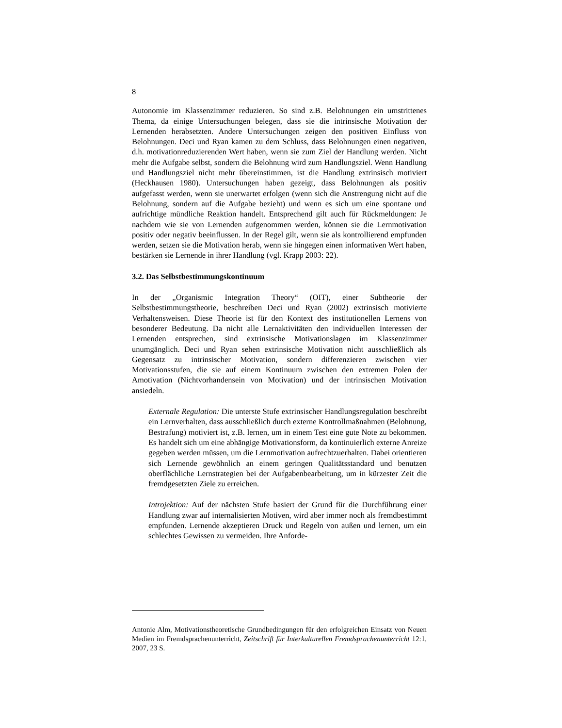8
Autonomie im Klassenzimmer reduzieren. So sind z.B. Belohnungen ein umstrittenes Thema, da einige Untersuchungen belegen, dass sie die intrinsische Motivation der Lernenden herabsetzten. Andere Untersuchungen zeigen den positiven Einfluss von Belohnungen. Deci und Ryan kamen zu dem Schluss, dass Belohnungen einen negativen, d.h. motivationreduzierenden Wert haben, wenn sie zum Ziel der Handlung werden. Nicht mehr die Aufgabe selbst, sondern die Belohnung wird zum Handlungsziel. Wenn Handlung und Handlungsziel nicht mehr übereinstimmen, ist die Handlung extrinsisch motiviert (Heckhausen 1980). Untersuchungen haben gezeigt, dass Belohnungen als positiv aufgefasst werden, wenn sie unerwartet erfolgen (wenn sich die Anstrengung nicht auf die Belohnung, sondern auf die Aufgabe bezieht) und wenn es sich um eine spontane und aufrichtige mündliche Reaktion handelt. Entsprechend gilt auch für Rückmeldungen: Je nachdem wie sie von Lernenden aufgenommen werden, können sie die Lernmotivation positiv oder negativ beeinflussen. In der Regel gilt, wenn sie als kontrollierend empfunden werden, setzen sie die Motivation herab, wenn sie hingegen einen informativen Wert haben, bestärken sie Lernende in ihrer Handlung (vgl. Krapp 2003: 22).
3.2. Das Selbstbestimmungskontinuum
In der „Organismic Integration Theory“ (OIT), einer Subtheorie der Selbstbestimmungstheorie, beschreiben Deci und Ryan (2002) extrinsisch motivierte Verhaltensweisen. Diese Theorie ist für den Kontext des institutionellen Lernens von besonderer Bedeutung. Da nicht alle Lernaktivitäten den individuellen Interessen der Lernenden entsprechen, sind extrinsische Motivationslagen im Klassenzimmer unumgänglich. Deci und Ryan sehen extrinsische Motivation nicht ausschließlich als Gegensatz zu intrinsischer Motivation, sondern differenzieren zwischen vier Motivationsstufen, die sie auf einem Kontinuum zwischen den extremen Polen der Amotivation (Nichtvorhandensein von Motivation) und der intrinsischen Motivation ansiedeln.
Externale Regulation: Die unterste Stufe extrinsischer Handlungsregulation beschreibt ein Lernverhalten, dass ausschließlich durch externe Kontrollmaßnahmen (Belohnung, Bestrafung) motiviert ist, z.B. lernen, um in einem Test eine gute Note zu bekommen. Es handelt sich um eine abhängige Motivationsform, da kontinuierlich externe Anreize gegeben werden müssen, um die Lernmotivation aufrechtzuerhalten. Dabei orientieren sich Lernende gewöhnlich an einem geringen Qualitätsstandard und benutzen oberflächliche Lernstrategien bei der Aufgabenbearbeitung, um in kürzester Zeit die fremdgesetzten Ziele zu erreichen.
Introjektion: Auf der nächsten Stufe basiert der Grund für die Durchführung einer Handlung zwar auf internalisierten Motiven, wird aber immer noch als fremdbestimmt empfunden. Lernende akzeptieren Druck und Regeln von außen und lernen, um ein schlechtes Gewissen zu vermeiden. Ihre Anforde-
Antonie Alm, Motivationstheoretische Grundbedingungen für den erfolgreichen Einsatz von Neuen Medien im Fremdsprachenunterricht, Zeitschrift für Interkulturellen Fremdsprachenunterricht 12:1, 2007, 23 S.